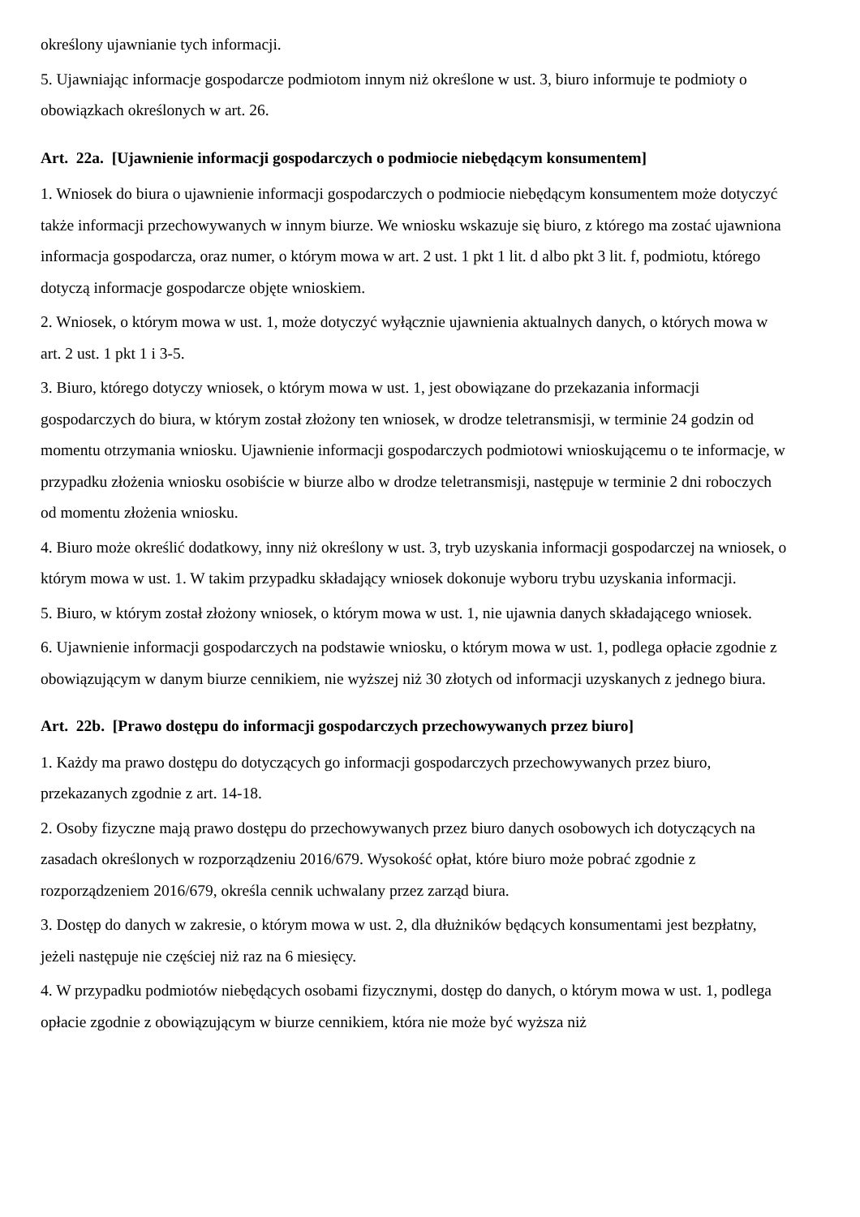określony ujawnianie tych informacji.
5. Ujawniając informacje gospodarcze podmiotom innym niż określone w ust. 3, biuro informuje te podmioty o obowiązkach określonych w art. 26.
Art. 22a. [Ujawnienie informacji gospodarczych o podmiocie niebędącym konsumentem]
1. Wniosek do biura o ujawnienie informacji gospodarczych o podmiocie niebędącym konsumentem może dotyczyć także informacji przechowywanych w innym biurze. We wniosku wskazuje się biuro, z którego ma zostać ujawniona informacja gospodarcza, oraz numer, o którym mowa w art. 2 ust. 1 pkt 1 lit. d albo pkt 3 lit. f, podmiotu, którego dotyczą informacje gospodarcze objęte wnioskiem.
2. Wniosek, o którym mowa w ust. 1, może dotyczyć wyłącznie ujawnienia aktualnych danych, o których mowa w art. 2 ust. 1 pkt 1 i 3-5.
3. Biuro, którego dotyczy wniosek, o którym mowa w ust. 1, jest obowiązane do przekazania informacji gospodarczych do biura, w którym został złożony ten wniosek, w drodze teletransmisji, w terminie 24 godzin od momentu otrzymania wniosku. Ujawnienie informacji gospodarczych podmiotowi wnioskującemu o te informacje, w przypadku złożenia wniosku osobiście w biurze albo w drodze teletransmisji, następuje w terminie 2 dni roboczych od momentu złożenia wniosku.
4. Biuro może określić dodatkowy, inny niż określony w ust. 3, tryb uzyskania informacji gospodarczej na wniosek, o którym mowa w ust. 1. W takim przypadku składający wniosek dokonuje wyboru trybu uzyskania informacji.
5. Biuro, w którym został złożony wniosek, o którym mowa w ust. 1, nie ujawnia danych składającego wniosek.
6. Ujawnienie informacji gospodarczych na podstawie wniosku, o którym mowa w ust. 1, podlega opłacie zgodnie z obowiązującym w danym biurze cennikiem, nie wyższej niż 30 złotych od informacji uzyskanych z jednego biura.
Art. 22b. [Prawo dostępu do informacji gospodarczych przechowywanych przez biuro]
1. Każdy ma prawo dostępu do dotyczących go informacji gospodarczych przechowywanych przez biuro, przekazanych zgodnie z art. 14-18.
2. Osoby fizyczne mają prawo dostępu do przechowywanych przez biuro danych osobowych ich dotyczących na zasadach określonych w rozporządzeniu 2016/679. Wysokość opłat, które biuro może pobrać zgodnie z rozporządzeniem 2016/679, określa cennik uchwalany przez zarząd biura.
3. Dostęp do danych w zakresie, o którym mowa w ust. 2, dla dłużników będących konsumentami jest bezpłatny, jeżeli następuje nie częściej niż raz na 6 miesięcy.
4. W przypadku podmiotów niebędących osobami fizycznymi, dostęp do danych, o którym mowa w ust. 1, podlega opłacie zgodnie z obowiązującym w biurze cennikiem, która nie może być wyższa niż